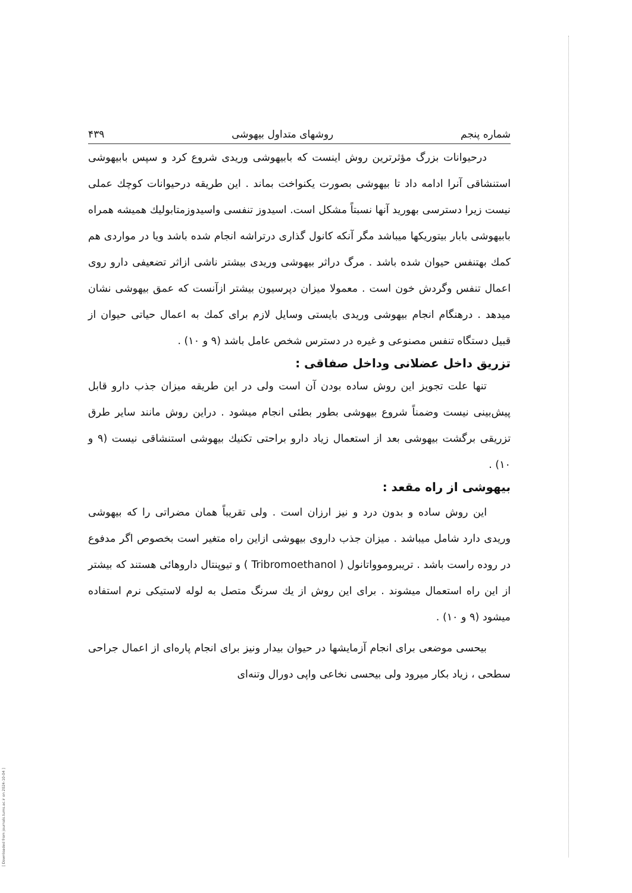شماره پنجم روشهای متداول بیهوشی ۴۳۹
درحیوانات بزرگ مؤثرترین روش اینست که بابیهوشی وریدی شروع کرد و سپس بابیهوشی استنشاقی آنرا ادامه داد تا بیهوشی بصورت یکنواخت بماند . این طریقه درحیوانات کوچك عملی نیست زیرا دسترسی بهورید آنها نسبتاً مشکل است. اسیدوز تنفسی واسیدوزمتابولیك همیشه همراه بابیهوشی بابار بیتوریکها میباشد مگر آنکه کانول گذاری درتراشه انجام شده باشد ویا در مواردی هم کمك بهتنفس حیوان شده باشد . مرگ دراثر بیهوشی وریدی بیشتر ناشی ازاثر تضعیفی دارو روی اعمال تنفس وگردش خون است . معمولا میزان دپرسیون بیشتر ازآنست که عمق بیهوشی نشان میدهد . درهنگام انجام بیهوشی وریدی بایستی وسایل لازم برای کمك به اعمال حیاتی حیوان از قبیل دستگاه تنفس مصنوعی و غیره در دسترس شخص عامل باشد (۹ و ۱۰) .
تزریق داخل عضلانی وداخل صفاقی :
تنها علت تجویز این روش ساده بودن آن است ولی در این طریقه میزان جذب دارو قابل پیش‌بینی نیست وضمناً شروع بیهوشی بطور بطئی انجام میشود . دراین روش مانند سایر طرق تزریقی برگشت بیهوشی بعد از استعمال زیاد دارو براحتی تکنیك بیهوشی استنشاقی نیست (۹ و ۱۰) .
بیهوشی از راه مقعد :
این روش ساده و بدون درد و نیز ارزان است . ولی تقریباً همان مضراتی را که بیهوشی وریدی دارد شامل میباشد . میزان جذب داروی بیهوشی ازاین راه متغیر است بخصوص اگر مدفوع در روده راست باشد . تریبروموواتانول ( Tribromoethanol ) و تیوپنتال داروهائی هستند که بیشتر از این راه استعمال میشوند . برای این روش از یك سرنگ متصل به لوله لاستیکی نرم استفاده میشود (۹ و ۱۰) .
بیحسی موضعی برای انجام آزمایشها در حیوان بیدار ونیز برای انجام پاره‌ای از اعمال جراحی سطحی ، زیاد بکار میرود ولی بیحسی نخاعی واپی دورال وتنه‌ای
[ Downloaded from journals.tums.ac.ir on 2024-10-04 ]